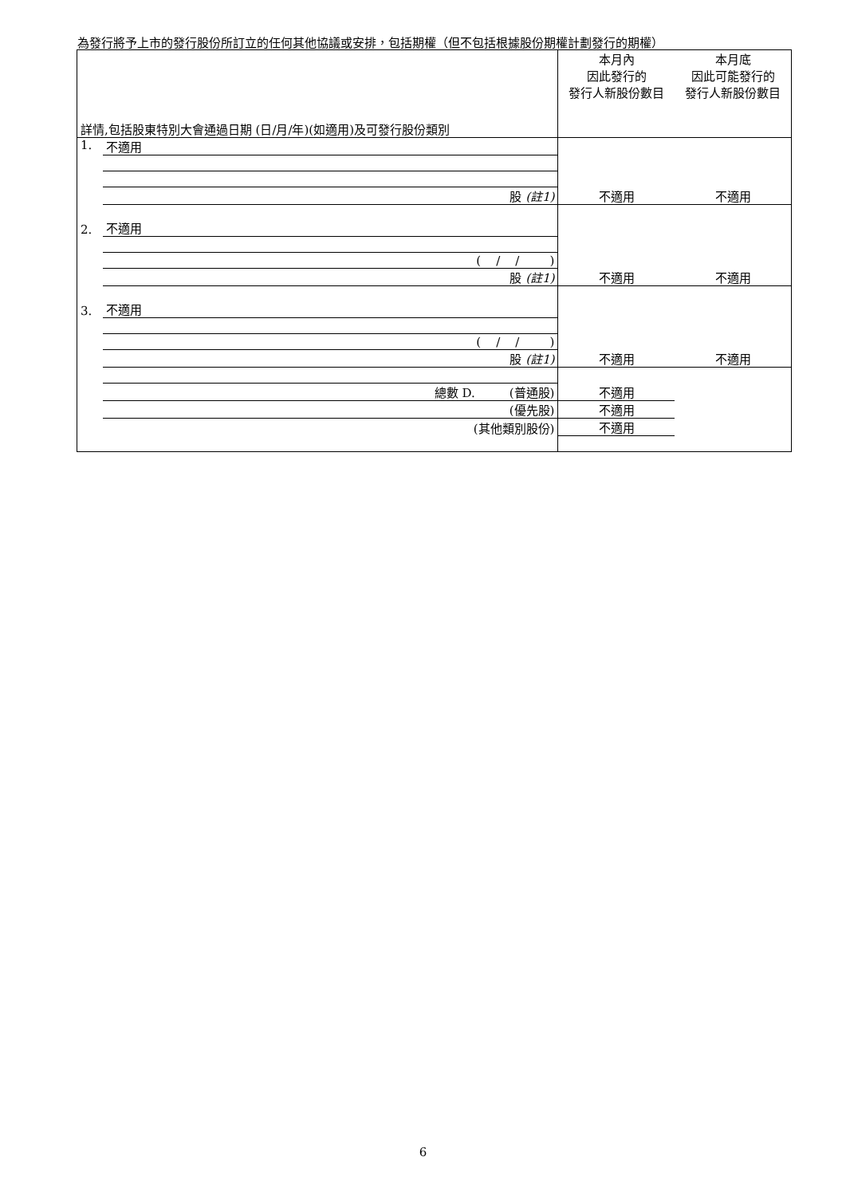為發行將予上市的發行股份所訂立的任何其他協議或安排，包括期權（但不包括根據股份期權計劃發行的期權）
| 詳情,包括股東特別大會通過日期 (日/月/年)(如適用)及可發行股份類別 | | 本月內 因此發行的 發行人新股份數目 | 本月底 因此可能發行的 發行人新股份數目 |
| --- | --- | --- | --- |
| 1. | 不適用 | | |
| | 股 (註1) | 不適用 | 不適用 |
| 2. | 不適用 | | |
| | ( / / ) | | |
| | 股 (註1) | 不適用 | 不適用 |
| 3. | 不適用 | | |
| | ( / / ) | | |
| | 股 (註1) | 不適用 | 不適用 |
| | 總數 D. (普通股) | 不適用 | |
| | (優先股) | 不適用 | |
| | (其他類別股份) | 不適用 | |
6